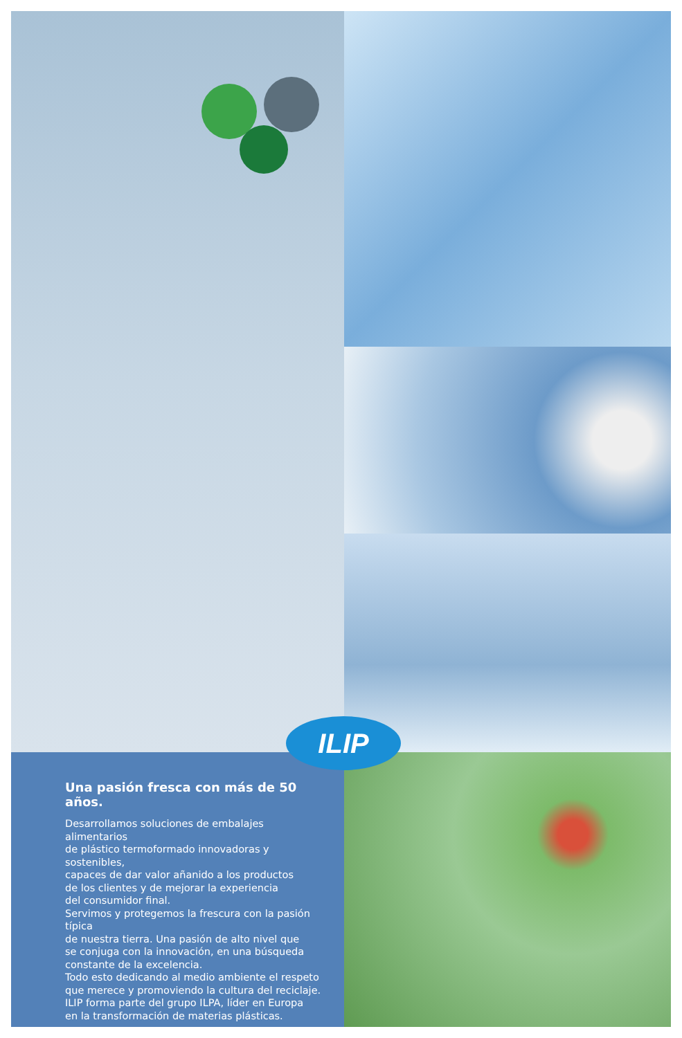Una pasión fresca con más de 50 años.
Desarrollamos soluciones de embalajes alimentarios
de plástico termoformado innovadoras y sostenibles,
capaces de dar valor añanido a los productos
de los clientes y de mejorar la experiencia
del consumidor final.
Servimos y protegemos la frescura con la pasión típica
de nuestra tierra. Una pasión de alto nivel que
se conjuga con la innovación, en una búsqueda
constante de la excelencia.
Todo esto dedicando al medio ambiente el respeto
que merece y promoviendo la cultura del reciclaje.
ILIP forma parte del grupo ILPA, líder en Europa
en la transformación de materias plásticas.
ILIP